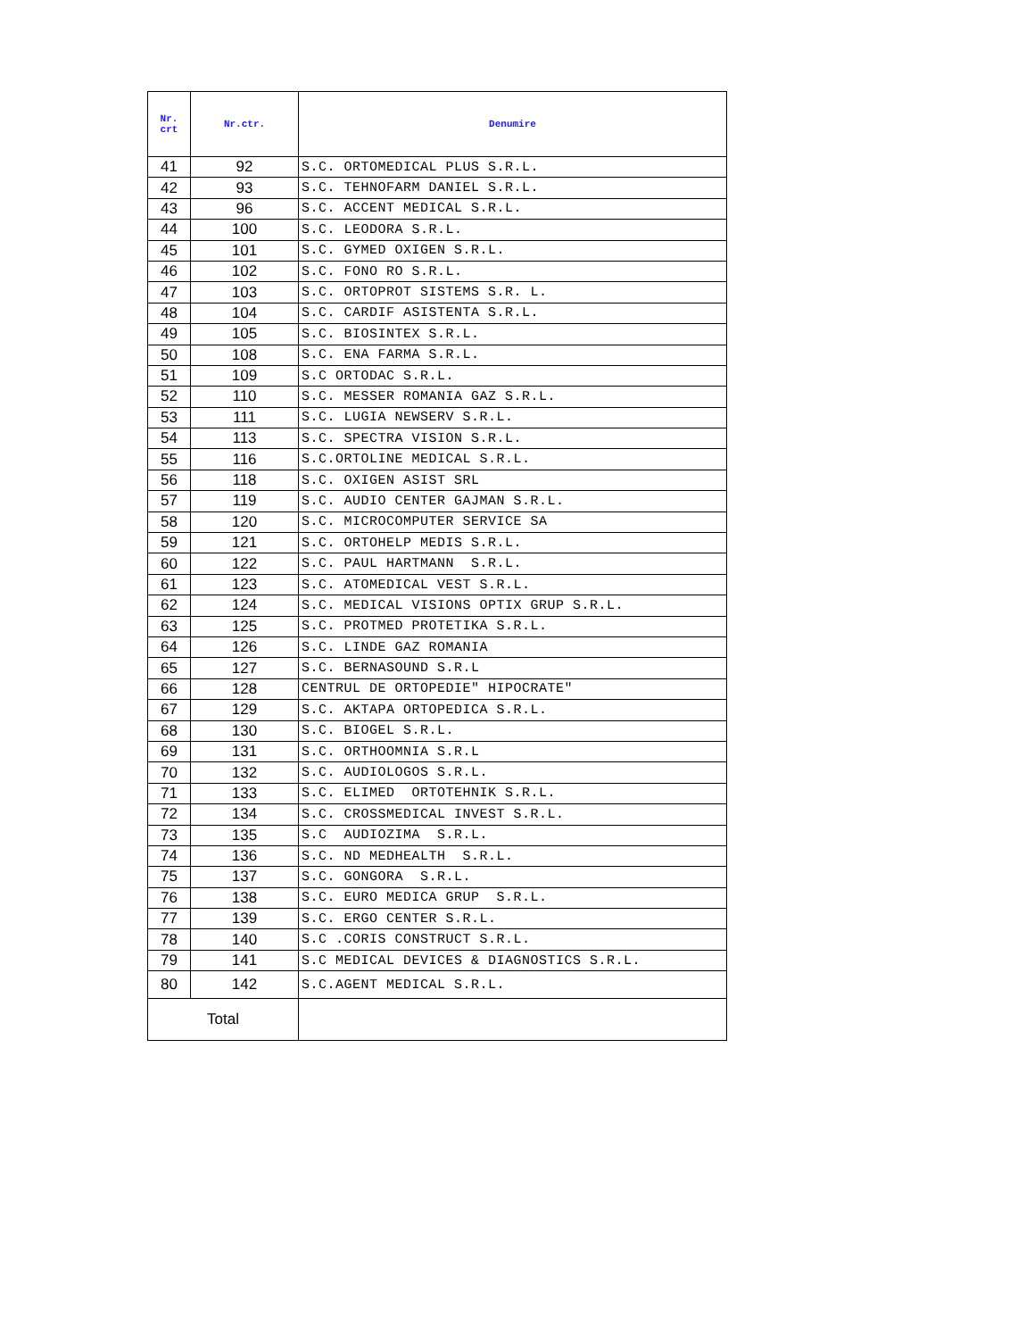| Nr. crt | Nr.ctr. | Denumire |
| --- | --- | --- |
| 41 | 92 | S.C. ORTOMEDICAL PLUS S.R.L. |
| 42 | 93 | S.C. TEHNOFARM DANIEL S.R.L. |
| 43 | 96 | S.C. ACCENT MEDICAL S.R.L. |
| 44 | 100 | S.C. LEODORA S.R.L. |
| 45 | 101 | S.C. GYMED OXIGEN S.R.L. |
| 46 | 102 | S.C. FONO RO S.R.L. |
| 47 | 103 | S.C. ORTOPROT SISTEMS S.R. L. |
| 48 | 104 | S.C. CARDIF ASISTENTA S.R.L. |
| 49 | 105 | S.C. BIOSINTEX S.R.L. |
| 50 | 108 | S.C. ENA FARMA S.R.L. |
| 51 | 109 | S.C ORTODAC S.R.L. |
| 52 | 110 | S.C. MESSER ROMANIA GAZ S.R.L. |
| 53 | 111 | S.C. LUGIA NEWSERV S.R.L. |
| 54 | 113 | S.C. SPECTRA VISION S.R.L. |
| 55 | 116 | S.C.ORTOLINE MEDICAL S.R.L. |
| 56 | 118 | S.C. OXIGEN ASIST SRL |
| 57 | 119 | S.C. AUDIO CENTER GAJMAN S.R.L. |
| 58 | 120 | S.C. MICROCOMPUTER SERVICE SA |
| 59 | 121 | S.C. ORTOHELP MEDIS S.R.L. |
| 60 | 122 | S.C. PAUL HARTMANN S.R.L. |
| 61 | 123 | S.C. ATOMEDICAL VEST S.R.L. |
| 62 | 124 | S.C. MEDICAL VISIONS OPTIX GRUP S.R.L. |
| 63 | 125 | S.C. PROTMED PROTETIKA S.R.L. |
| 64 | 126 | S.C. LINDE GAZ ROMANIA |
| 65 | 127 | S.C. BERNASOUND S.R.L |
| 66 | 128 | CENTRUL DE ORTOPEDIE" HIPOCRATE" |
| 67 | 129 | S.C. AKTAPA ORTOPEDICA S.R.L. |
| 68 | 130 | S.C. BIOGEL S.R.L. |
| 69 | 131 | S.C. ORTHOOMNIA S.R.L |
| 70 | 132 | S.C. AUDIOLOGOS S.R.L. |
| 71 | 133 | S.C. ELIMED ORTOTEHNIK S.R.L. |
| 72 | 134 | S.C. CROSSMEDICAL INVEST S.R.L. |
| 73 | 135 | S.C AUDIOZIMA S.R.L. |
| 74 | 136 | S.C. ND MEDHEALTH S.R.L. |
| 75 | 137 | S.C. GONGORA S.R.L. |
| 76 | 138 | S.C. EURO MEDICA GRUP S.R.L. |
| 77 | 139 | S.C. ERGO CENTER S.R.L. |
| 78 | 140 | S.C .CORIS CONSTRUCT S.R.L. |
| 79 | 141 | S.C MEDICAL DEVICES & DIAGNOSTICS S.R.L. |
| 80 | 142 | S.C.AGENT MEDICAL S.R.L. |
| Total | | |